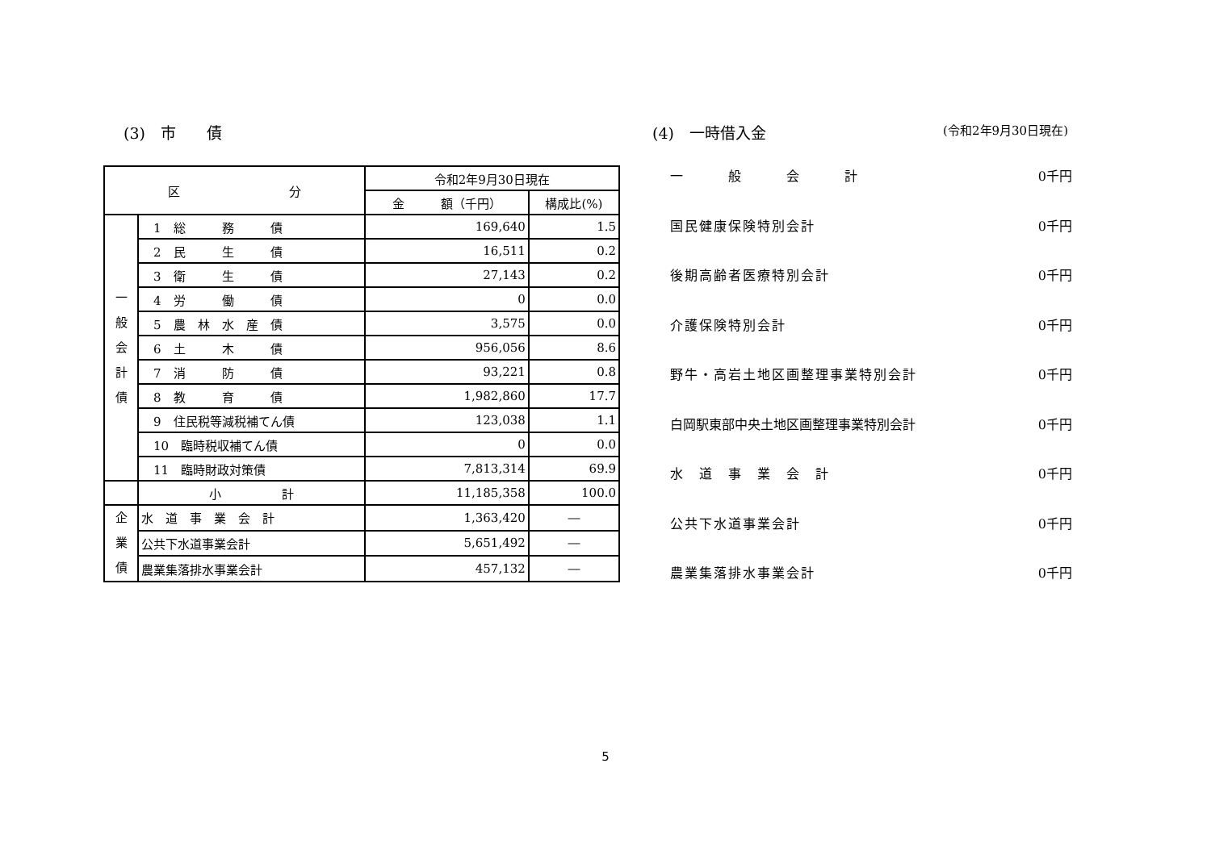(3)　市　　債
| 区 分 | | 令和2年9月30日現在 | |
| --- | --- | --- | --- |
| | | 金 額（千円） | 構成比(%) |
| 一 般 会 計 債 | 1 総 務 債 | 169,640 | 1.5 |
| | 2 民 生 債 | 16,511 | 0.2 |
| | 3 衛 生 債 | 27,143 | 0.2 |
| | 4 労 働 債 | 0 | 0.0 |
| | 5 農 林 水 産 債 | 3,575 | 0.0 |
| | 6 土 木 債 | 956,056 | 8.6 |
| | 7 消 防 債 | 93,221 | 0.8 |
| | 8 教 育 債 | 1,982,860 | 17.7 |
| | 9 住民税等減税補てん債 | 123,038 | 1.1 |
| | 10 臨時税収補てん債 | 0 | 0.0 |
| | 11 臨時財政対策債 | 7,813,314 | 69.9 |
| | 小 計 | 11,185,358 | 100.0 |
| 企 業 債 | 水 道 事 業 会 計 | 1,363,420 | ― |
| | 公共下水道事業会計 | 5,651,492 | ― |
| | 農業集落排水事業会計 | 457,132 | ― |
(4)　一時借入金
(令和2年9月30日現在)
一　　　般　　　会　　　計 0千円
国民健康保険特別会計 0千円
後期高齢者医療特別会計 0千円
介護保険特別会計 0千円
野牛・高岩土地区画整理事業特別会計 0千円
白岡駅東部中央土地区画整理事業特別会計 0千円
水　道　事　業　会　計 0千円
公共下水道事業会計 0千円
農業集落排水事業会計 0千円
5